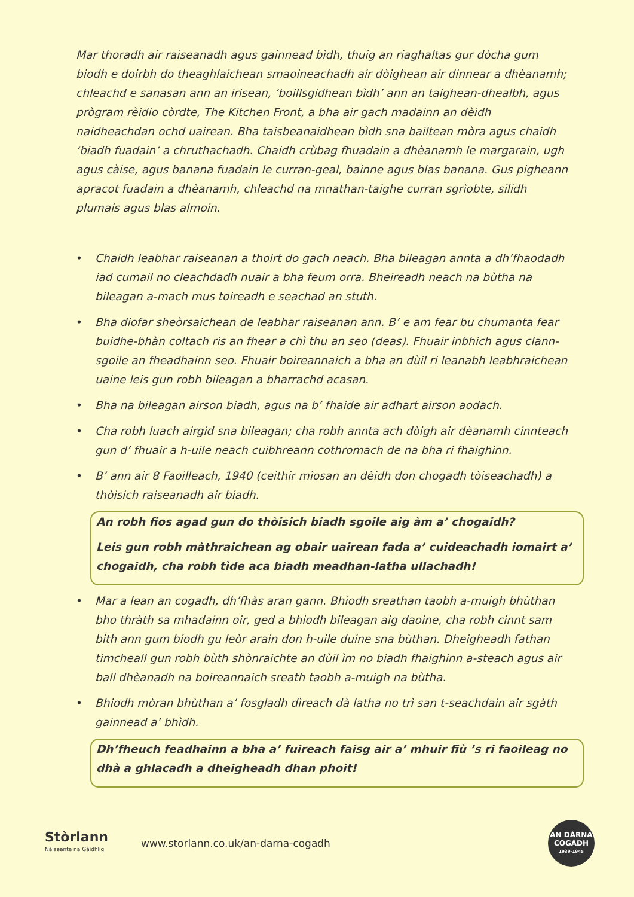Mar thoradh air raiseanadh agus gainnead bìdh, thuig an riaghaltas gur dòcha gum biodh e doirbh do theaghlaichean smaoineachadh air dòighean air dinnear a dhèanamh; chleachd e sanasan ann an irisean, ‘boillsgidhean bìdh’ ann an taighean-dhealbh, agus prògram rèidio còrdte, The Kitchen Front, a bha air gach madainn an dèidh naidheachdan ochd uairean. Bha taisbeanaidhean bìdh sna bailtean mòra agus chaidh ‘biadh fuadain’ a chruthachadh. Chaidh crùbag fhuadain a dhèanamh le margarain, ugh agus càise, agus banana fuadain le curran-geal, bainne agus blas banana. Gus pigheann apracot fuadain a dhèanamh, chleachd na mnathan-taighe curran sgrìobte, silidh plumais agus blas almoin.
• Chaidh leabhar raiseanan a thoirt do gach neach. Bha bileagan annta a dh’fhaodadh iad cumail no cleachdadh nuair a bha feum orra. Bheireadh neach na bùtha na bileagan a-mach mus toireadh e seachad an stuth.
• Bha diofar sheòrsaichean de leabhar raiseanan ann. B’ e am fear bu chumanta fear buidhe-bhàn coltach ris an fhear a chì thu an seo (deas). Fhuair inbhich agus clann-sgoile an fheadhainn seo. Fhuair boireannaich a bha an dùil ri leanabh leabhraichean uaine leis gun robh bileagan a bharrachd acasan.
• Bha na bileagan airson biadh, agus na b’ fhaide air adhart airson aodach.
• Cha robh luach airgid sna bileagan; cha robh annta ach dòigh air dèanamh cinnteach gun d’ fhuair a h-uile neach cuibhreann cothromach de na bha ri fhaighinn.
• B’ ann air 8 Faoilleach, 1940 (ceithir mìosan an dèidh don chogadh tòiseachadh) a thòisich raiseanadh air biadh.
An robh fios agad gun do thòisich biadh sgoile aig àm a’ chogaidh?
Leis gun robh màthraichean ag obair uairean fada a’ cuideachadh iomairt a’ chogaidh, cha robh tìde aca biadh meadhan-latha ullachadh!
• Mar a lean an cogadh, dh’fhàs aran gann. Bhiodh sreathan taobh a-muigh bhùthan bho thràth sa mhadainn oir, ged a bhiodh bileagan aig daoine, cha robh cinnt sam bith ann gum biodh gu leòr arain don h-uile duine sna bùthan. Dheigheadh fathan timcheall gun robh bùth shònraichte an dùil ìm no biadh fhaighinn a-steach agus air ball dhèanadh na boireannaich sreath taobh a-muigh na bùtha.
• Bhiodh mòran bhùthan a’ fosgladh dìreach dà latha no trì san t-seachdain air sgàth gainnead a’ bhìdh.
Dh’fheuch feadhainn a bha a’ fuireach faisg air a’ mhuir fiù ’s ri faoileag no dhà a ghlacadh a dheigheadh dhan phoit!
Stòrlann
Nàiseanta na Gàidhlig
www.storlann.co.uk/an-darna-cogadh
AN DÀRNA
COGADH
1939-1945